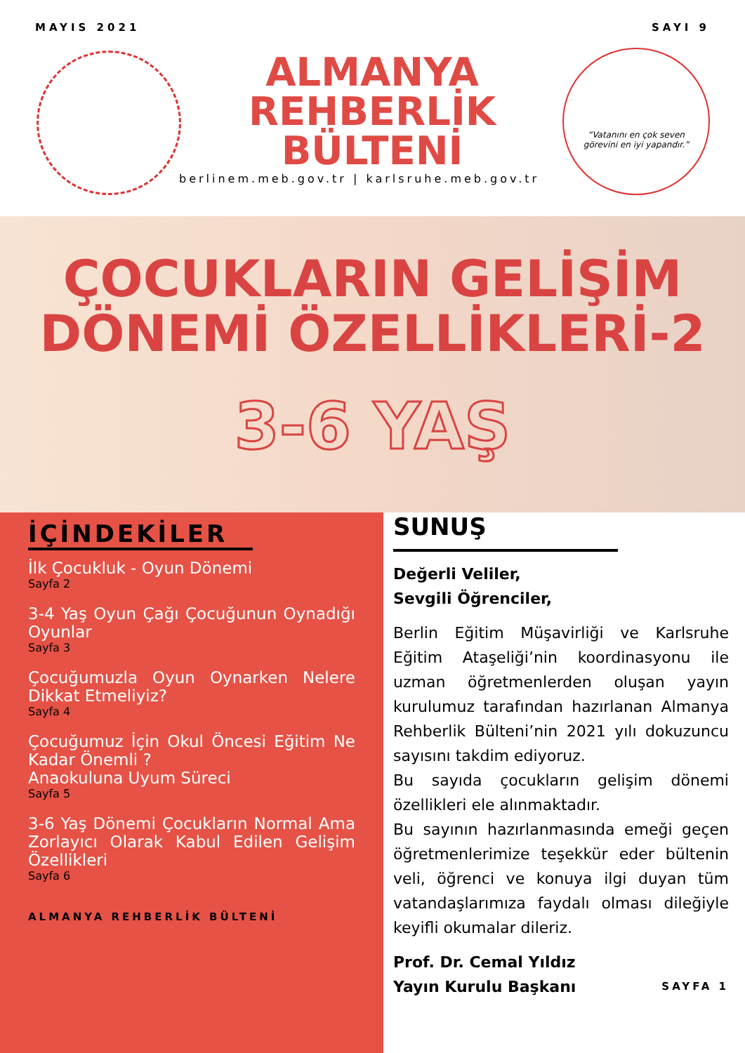MAYIS 2021 SAYI 9
ALMANYA
REHBERLİK
BÜLTENİ
berlinem.meb.gov.tr | karlsruhe.meb.gov.tr
“Vatanını en çok seven
görevini en iyi yapandır.”
ÇOCUKLARIN GELİŞİM
DÖNEMİ ÖZELLİKLERİ-2
3-6 YAŞ
İÇİNDEKİLER
İlk Çocukluk - Oyun Dönemi
Sayfa 2
3-4 Yaş Oyun Çağı Çocuğunun Oynadığı Oyunlar
Sayfa 3
Çocuğumuzla Oyun Oynarken Nelere Dikkat Etmeliyiz?
Sayfa 4
Çocuğumuz İçin Okul Öncesi Eğitim Ne Kadar Önemli ?
Anaokuluna Uyum Süreci
Sayfa 5
3-6 Yaş Dönemi Çocukların Normal Ama Zorlayıcı Olarak Kabul Edilen Gelişim Özellikleri
Sayfa 6
ALMANYA REHBERLİK BÜLTENİ
SUNUŞ
Değerli Veliler,
Sevgili Öğrenciler,
Berlin Eğitim Müşavirliği ve Karlsruhe Eğitim Ataşeliği’nin koordinasyonu ile uzman öğretmenlerden oluşan yayın kurulumuz tarafından hazırlanan Almanya Rehberlik Bülteni’nin 2021 yılı dokuzuncu sayısını takdim ediyoruz.
Bu sayıda çocukların gelişim dönemi özellikleri ele alınmaktadır.
Bu sayının hazırlanmasında emeği geçen öğretmenlerimize teşekkür eder bültenin veli, öğrenci ve konuya ilgi duyan tüm vatandaşlarımıza faydalı olması dileğiyle keyifli okumalar dileriz.
Prof. Dr. Cemal Yıldız
Yayın Kurulu Başkanı SAYFA 1